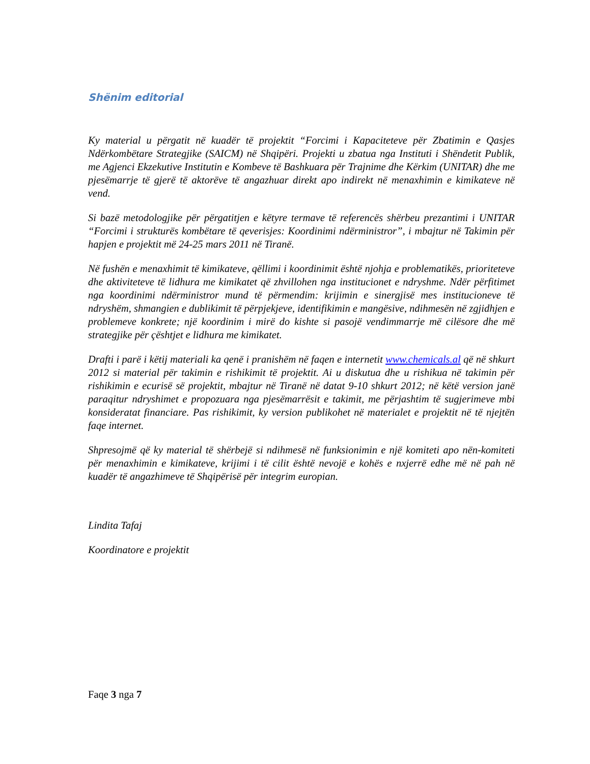Shënim editorial
Ky material u përgatit në kuadër të projektit “Forcimi i Kapaciteteve për Zbatimin e Qasjes Ndërkombëtare Strategjike (SAICM) në Shqipëri. Projekti u zbatua nga Instituti i Shëndetit Publik, me Agjenci Ekzekutive Institutin e Kombeve të Bashkuara për Trajnime dhe Kërkim (UNITAR) dhe me pjesëmarrje të gjerë të aktorëve të angazhuar direkt apo indirekt në menaxhimin e kimikateve në vend.
Si bazë metodologjike për përgatitjen e këtyre termave të referencës shërbeu prezantimi i UNITAR “Forcimi i strukturës kombëtare të qeverisjes: Koordinimi ndërministror”, i mbajtur në Takimin për hapjen e projektit më 24-25 mars 2011 në Tiranë.
Në fushën e menaxhimit të kimikateve, qëllimi i koordinimit është njohja e problematikës, prioriteteve dhe aktiviteteve të lidhura me kimikatet që zhvillohen nga institucionet e ndryshme. Ndër përfitimet nga koordinimi ndërministror mund të përmendim: krijimin e sinergjisë mes institucioneve të ndryshëm, shmangien e dublikimit të përpjekjeve, identifikimin e mangësive, ndihmesën në zgjidhjen e problemeve konkrete; një koordinim i mirë do kishte si pasojë vendimmarrje më cilësore dhe më strategjike për çështjet e lidhura me kimikatet.
Drafti i parë i këtij materiali ka qenë i pranishëm në faqen e internetit www.chemicals.al që në shkurt 2012 si material për takimin e rishikimit të projektit. Ai u diskutua dhe u rishikua në takimin për rishikimin e ecurisë së projektit, mbajtur në Tiranë në datat 9-10 shkurt 2012; në këtë version janë paraqitur ndryshimet e propozuara nga pjesëmarrësit e takimit, me përjashtim të sugjerimeve mbi konsideratat financiare. Pas rishikimit, ky version publikohet në materialet e projektit në të njejtën faqe internet.
Shpresojmë që ky material të shërbejë si ndihmesë në funksionimin e një komiteti apo nën-komiteti për menaxhimin e kimikateve, krijimi i të cilit është nevojë e kohës e nxjerrë edhe më në pah në kuadër të angazhimeve të Shqipërisë për integrim europian.
Lindita Tafaj
Koordinatore e projektit
Faqe 3 nga 7